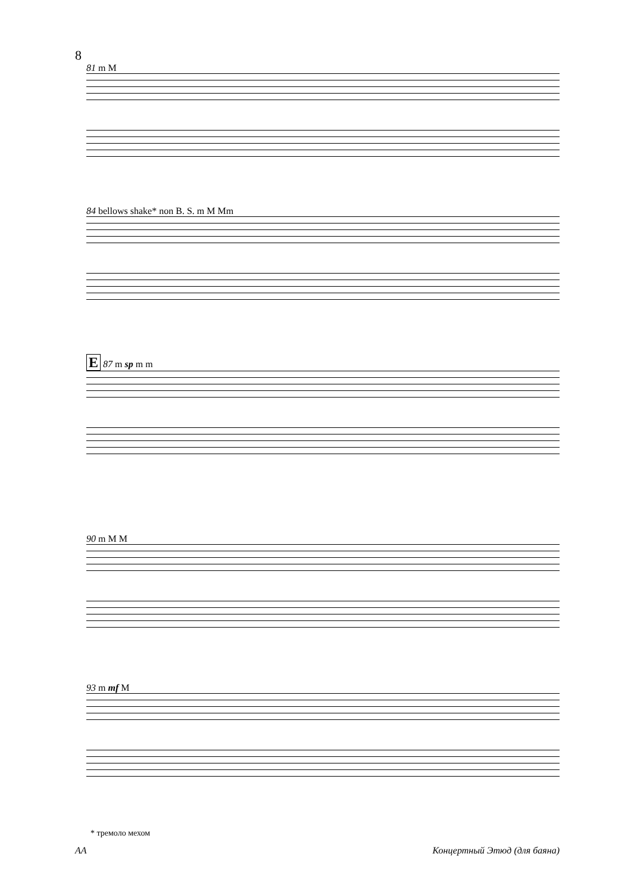8
81 m M
84 bellows shake* non B. S. m M Mm
E 87 m sp m m
90 m M M
93 m mf M
* тремоло мехом
AA Концертный Этюд (для баяна)